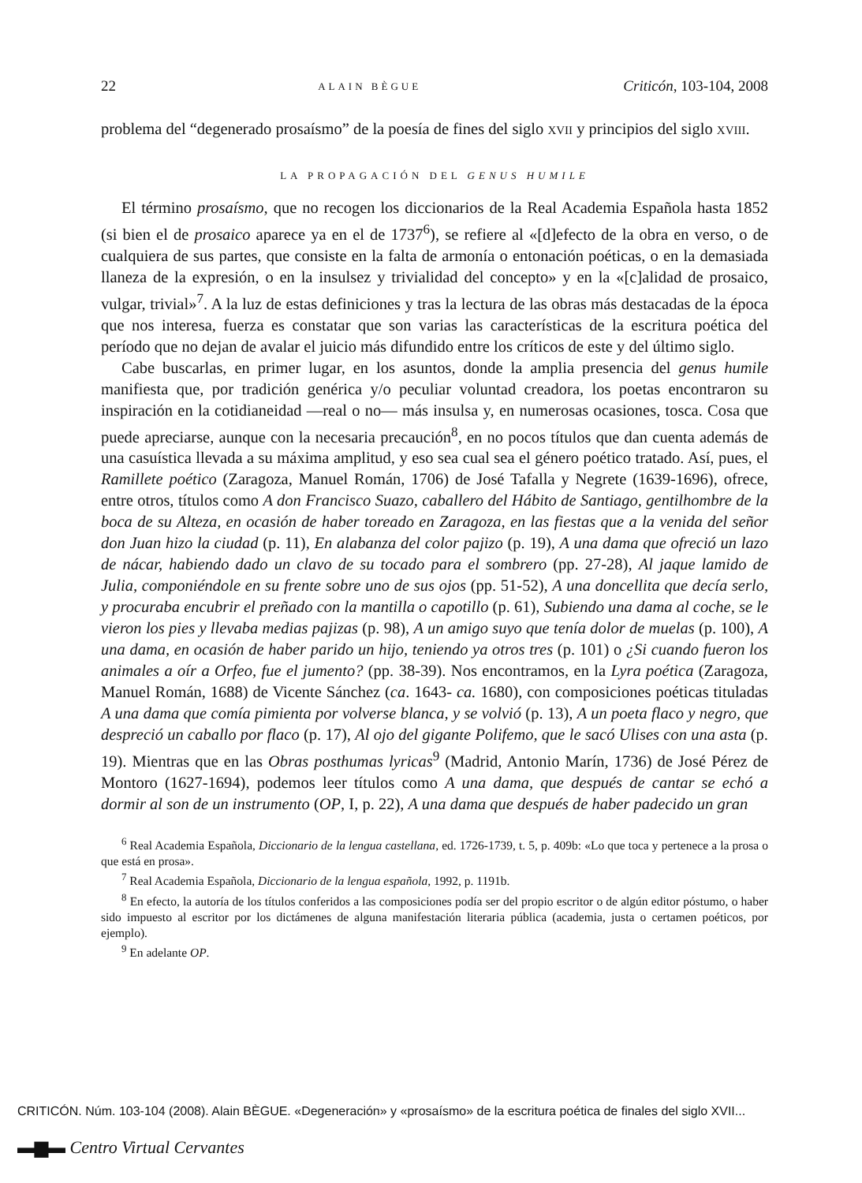22 ALAIN BÈGUE Criticón, 103-104, 2008
problema del “degenerado prosaísmo” de la poesía de fines del siglo XVII y principios del siglo XVIII.
LA PROPAGACIÓN DEL GENUS HUMILE
El término prosaísmo, que no recogen los diccionarios de la Real Academia Española hasta 1852 (si bien el de prosaico aparece ya en el de 1737<sup>6</sup>), se refiere al «[d]efecto de la obra en verso, o de cualquiera de sus partes, que consiste en la falta de armonía o entonación poéticas, o en la demasiada llaneza de la expresión, o en la insulsez y trivialidad del concepto» y en la «[c]alidad de prosaico, vulgar, trivial»<sup>7</sup>. A la luz de estas definiciones y tras la lectura de las obras más destacadas de la época que nos interesa, fuerza es constatar que son varias las características de la escritura poética del período que no dejan de avalar el juicio más difundido entre los críticos de este y del último siglo.
Cabe buscarlas, en primer lugar, en los asuntos, donde la amplia presencia del genus humile manifiesta que, por tradición genérica y/o peculiar voluntad creadora, los poetas encontraron su inspiración en la cotidianeidad —real o no— más insulsa y, en numerosas ocasiones, tosca. Cosa que puede apreciarse, aunque con la necesaria precaución<sup>8</sup>, en no pocos títulos que dan cuenta además de una casuística llevada a su máxima amplitud, y eso sea cual sea el género poético tratado. Así, pues, el Ramillete poético (Zaragoza, Manuel Román, 1706) de José Tafalla y Negrete (1639-1696), ofrece, entre otros, títulos como A don Francisco Suazo, caballero del Hábito de Santiago, gentilhombre de la boca de su Alteza, en ocasión de haber toreado en Zaragoza, en las fiestas que a la venida del señor don Juan hizo la ciudad (p. 11), En alabanza del color pajizo (p. 19), A una dama que ofreció un lazo de nácar, habiendo dado un clavo de su tocado para el sombrero (pp. 27-28), Al jaque lamido de Julia, componiéndole en su frente sobre uno de sus ojos (pp. 51-52), A una doncellita que decía serlo, y procuraba encubrir el preñado con la mantilla o capotillo (p. 61), Subiendo una dama al coche, se le vieron los pies y llevaba medias pajizas (p. 98), A un amigo suyo que tenía dolor de muelas (p. 100), A una dama, en ocasión de haber parido un hijo, teniendo ya otros tres (p. 101) o ¿Si cuando fueron los animales a oír a Orfeo, fue el jumento? (pp. 38-39). Nos encontramos, en la Lyra poética (Zaragoza, Manuel Román, 1688) de Vicente Sánchez (ca. 1643- ca. 1680), con composiciones poéticas tituladas A una dama que comía pimienta por volverse blanca, y se volvió (p. 13), A un poeta flaco y negro, que despreció un caballo por flaco (p. 17), Al ojo del gigante Polifemo, que le sacó Ulises con una asta (p. 19). Mientras que en las Obras posthumas lyricas<sup>9</sup> (Madrid, Antonio Marín, 1736) de José Pérez de Montoro (1627-1694), podemos leer títulos como A una dama, que después de cantar se echó a dormir al son de un instrumento (OP, I, p. 22), A una dama que después de haber padecido un gran
<sup>6</sup> Real Academia Española, Diccionario de la lengua castellana, ed. 1726-1739, t. 5, p. 409b: «Lo que toca y pertenece a la prosa o que está en prosa».
<sup>7</sup> Real Academia Española, Diccionario de la lengua española, 1992, p. 1191b.
<sup>8</sup> En efecto, la autoría de los títulos conferidos a las composiciones podía ser del propio escritor o de algún editor póstumo, o haber sido impuesto al escritor por los dictámenes de alguna manifestación literaria pública (academia, justa o certamen poéticos, por ejemplo).
<sup>9</sup> En adelante OP.
CRITICÓN. Núm. 103-104 (2008). Alain BÈGUE. «Degeneración» y «prosaísmo» de la escritura poética de finales del siglo XVII...
▬▆▬ Centro Virtual Cervantes